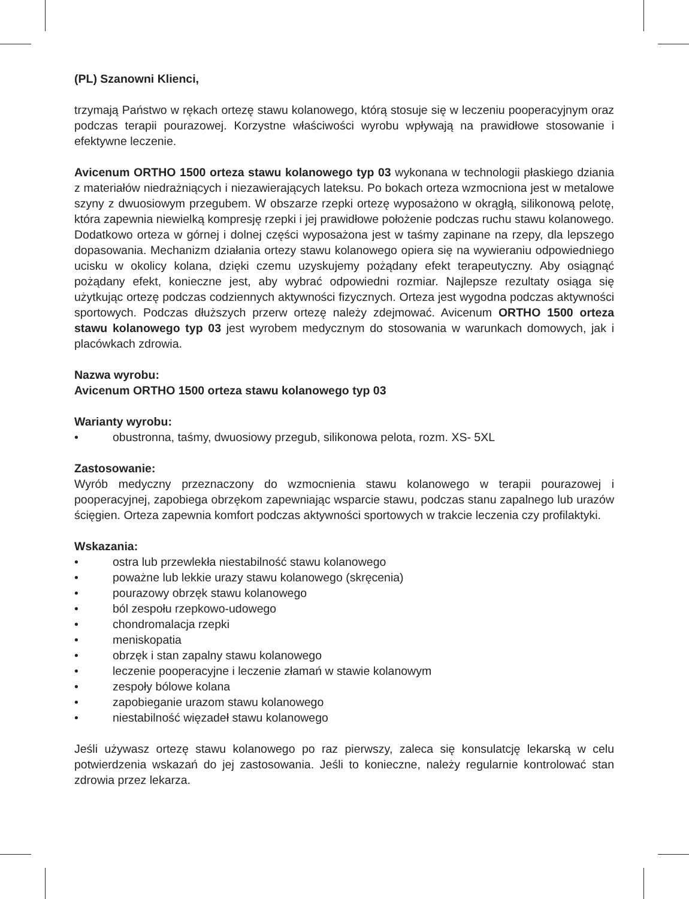(PL) Szanowni Klienci,
trzymają Państwo w rękach ortezę stawu kolanowego, którą stosuje się w leczeniu pooperacyjnym oraz podczas terapii pourazowej. Korzystne właściwości wyrobu wpływają na prawidłowe stosowanie i efektywne leczenie.
Avicenum ORTHO 1500 orteza stawu kolanowego typ 03 wykonana w technologii płaskiego dziania z materiałów niedrażniących i niezawierających lateksu. Po bokach orteza wzmocniona jest w metalowe szyny z dwuosiowym przegubem. W obszarze rzepki ortezę wyposażono w okrągłą, silikonową pelotę, która zapewnia niewielką kompresję rzepki i jej prawidłowe położenie podczas ruchu stawu kolanowego. Dodatkowo orteza w górnej i dolnej części wyposażona jest w taśmy zapinane na rzepy, dla lepszego dopasowania. Mechanizm działania ortezy stawu kolanowego opiera się na wywieraniu odpowiedniego ucisku w okolicy kolana, dzięki czemu uzyskujemy pożądany efekt terapeutyczny. Aby osiągnąć pożądany efekt, konieczne jest, aby wybrać odpowiedni rozmiar. Najlepsze rezultaty osiąga się użytkując ortezę podczas codziennych aktywności fizycznych. Orteza jest wygodna podczas aktywności sportowych. Podczas dłuższych przerw ortezę należy zdejmować. Avicenum ORTHO 1500 orteza stawu kolanowego typ 03 jest wyrobem medycznym do stosowania w warunkach domowych, jak i placówkach zdrowia.
Nazwa wyrobu:
Avicenum ORTHO 1500 orteza stawu kolanowego typ 03
Warianty wyrobu:
• obustronna, taśmy, dwuosiowy przegub, silikonowa pelota, rozm. XS- 5XL
Zastosowanie:
Wyrób medyczny przeznaczony do wzmocnienia stawu kolanowego w terapii pourazowej i pooperacyjnej, zapobiega obrzękom zapewniając wsparcie stawu, podczas stanu zapalnego lub urazów ścięgien. Orteza zapewnia komfort podczas aktywności sportowych w trakcie leczenia czy profilaktyki.
Wskazania:
• ostra lub przewlekła niestabilność stawu kolanowego
• poważne lub lekkie urazy stawu kolanowego (skręcenia)
• pourazowy obrzęk stawu kolanowego
• ból zespołu rzepkowo-udowego
• chondromalacja rzepki
• meniskopatia
• obrzęk i stan zapalny stawu kolanowego
• leczenie pooperacyjne i leczenie złamań w stawie kolanowym
• zespoły bólowe kolana
• zapobieganie urazom stawu kolanowego
• niestabilność więzadeł stawu kolanowego
Jeśli używasz ortezę stawu kolanowego po raz pierwszy, zaleca się konsulatcję lekarską w celu potwierdzenia wskazań do jej zastosowania. Jeśli to konieczne, należy regularnie kontrolować stan zdrowia przez lekarza.